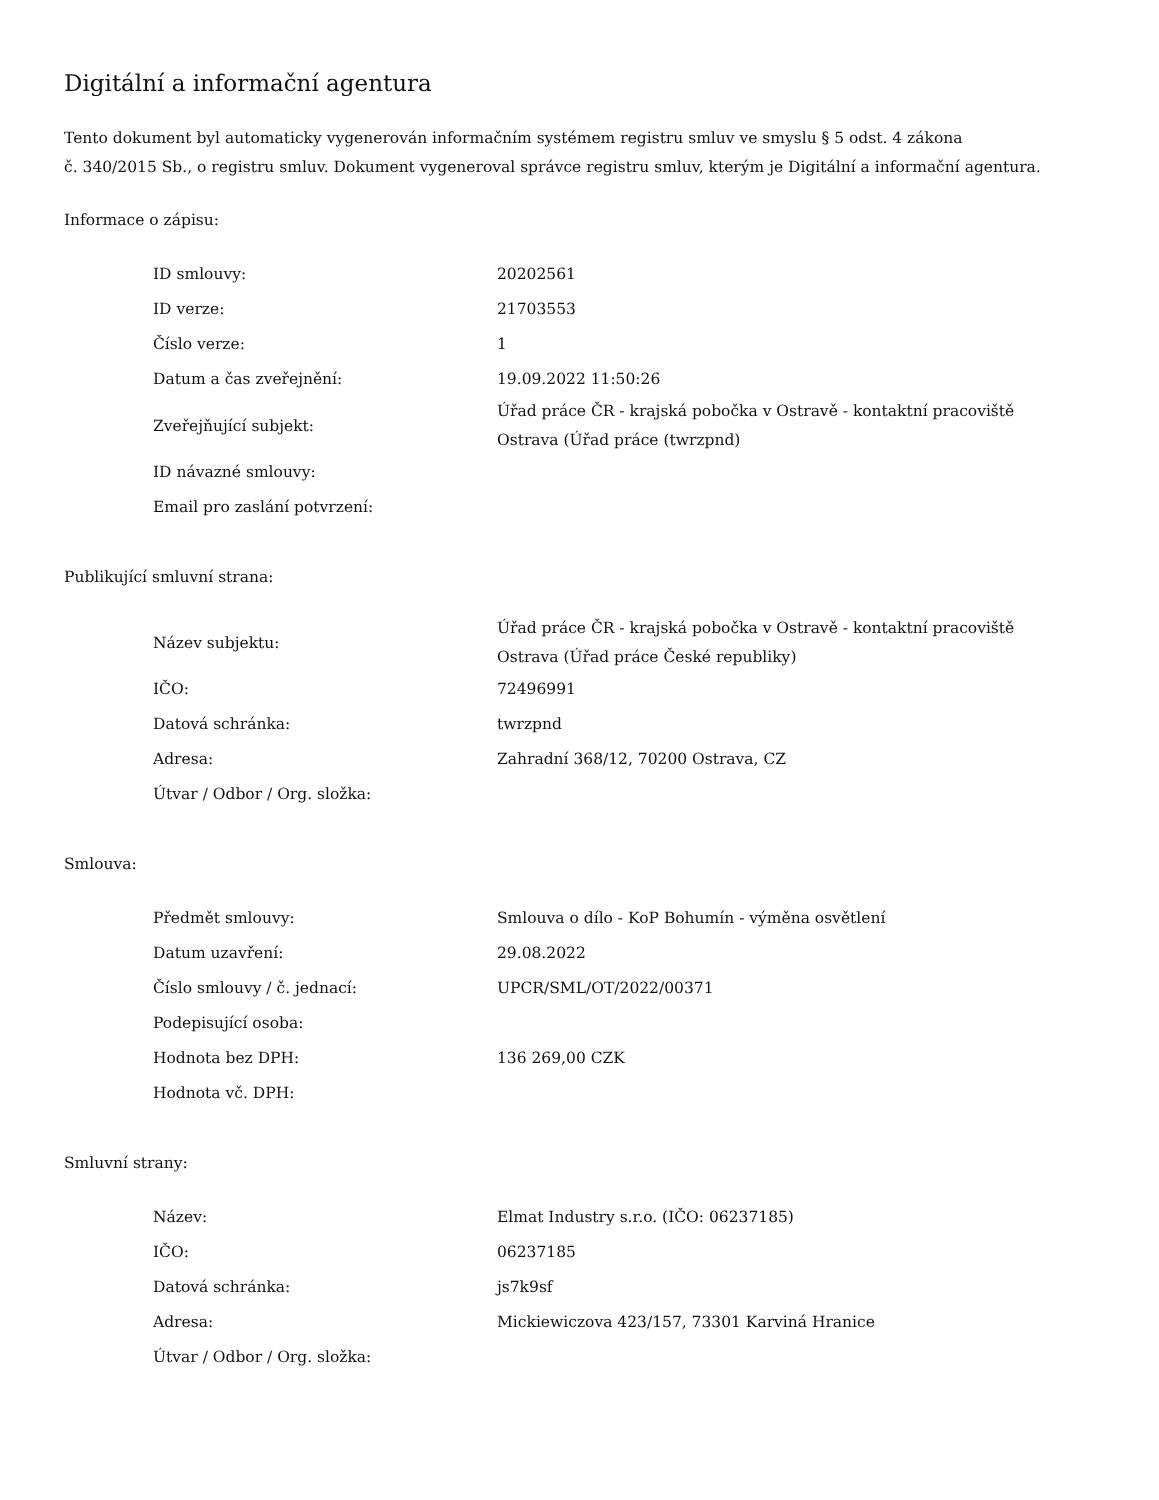Digitální a informační agentura
Tento dokument byl automaticky vygenerován informačním systémem registru smluv ve smyslu § 5 odst. 4 zákona
č. 340/2015 Sb., o registru smluv. Dokument vygeneroval správce registru smluv, kterým je Digitální a informační agentura.
Informace o zápisu:
| ID smlouvy: | 20202561 |
| ID verze: | 21703553 |
| Číslo verze: | 1 |
| Datum a čas zveřejnění: | 19.09.2022 11:50:26 |
| Zveřejňující subjekt: | Úřad práce ČR - krajská pobočka v Ostravě - kontaktní pracoviště Ostrava (Úřad práce (twrzpnd) |
| ID návazné smlouvy: | |
| Email pro zaslání potvrzení: | |
Publikující smluvní strana:
| Název subjektu: | Úřad práce ČR - krajská pobočka v Ostravě - kontaktní pracoviště Ostrava (Úřad práce České republiky) |
| IČO: | 72496991 |
| Datová schránka: | twrzpnd |
| Adresa: | Zahradní 368/12, 70200 Ostrava, CZ |
| Útvar / Odbor / Org. složka: | |
Smlouva:
| Předmět smlouvy: | Smlouva o dílo - KoP Bohumín - výměna osvětlení |
| Datum uzavření: | 29.08.2022 |
| Číslo smlouvy / č. jednací: | UPCR/SML/OT/2022/00371 |
| Podepisující osoba: | |
| Hodnota bez DPH: | 136 269,00 CZK |
| Hodnota vč. DPH: | |
Smluvní strany:
| Název: | Elmat Industry s.r.o. (IČO: 06237185) |
| IČO: | 06237185 |
| Datová schránka: | js7k9sf |
| Adresa: | Mickiewiczova 423/157, 73301 Karviná Hranice |
| Útvar / Odbor / Org. složka: | |